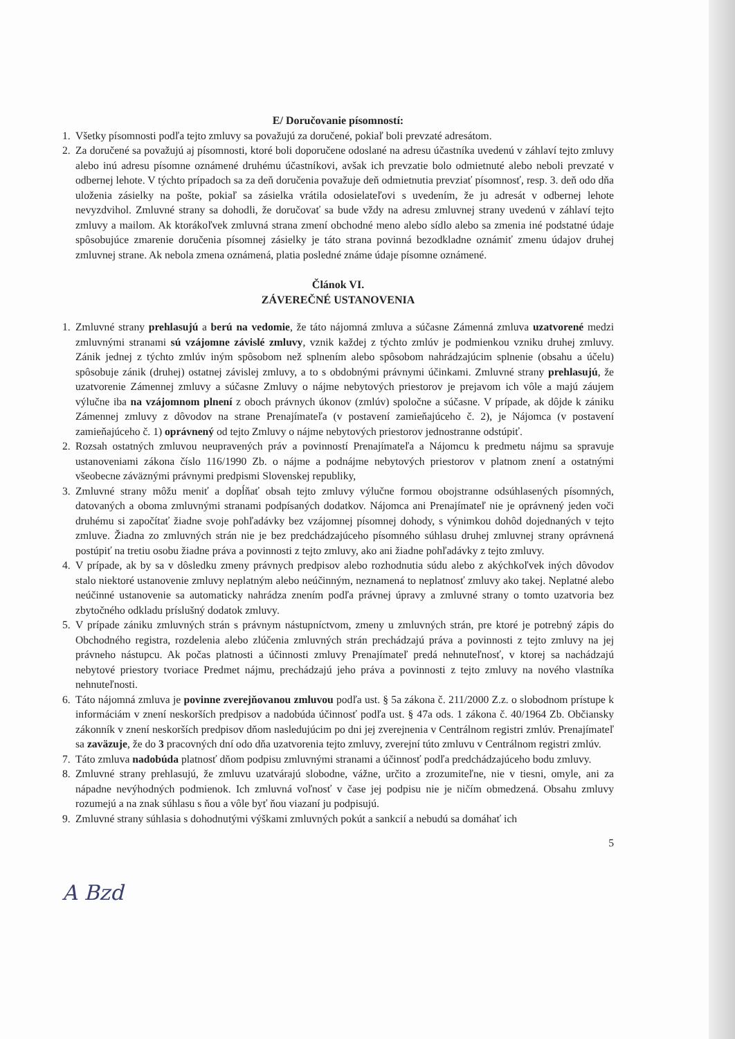E/ Doručovanie písomností:
1. Všetky písomnosti podľa tejto zmluvy sa považujú za doručené, pokiaľ boli prevzaté adresátom.
2. Za doručené sa považujú aj písomnosti, ktoré boli doporučene odoslané na adresu účastníka uvedenú v záhlaví tejto zmluvy alebo inú adresu písomne oznámené druhému účastníkovi, avšak ich prevzatie bolo odmietnuté alebo neboli prevzaté v odbernej lehote. V týchto prípadoch sa za deň doručenia považuje deň odmietnutia prevziať písomnosť, resp. 3. deň odo dňa uloženia zásielky na pošte, pokiaľ sa zásielka vrátila odosielateľovi s uvedením, že ju adresát v odbernej lehote nevyzdvihol. Zmluvné strany sa dohodli, že doručovať sa bude vždy na adresu zmluvnej strany uvedenú v záhlaví tejto zmluvy a mailom. Ak ktorákoľvek zmluvná strana zmení obchodné meno alebo sídlo alebo sa zmenia iné podstatné údaje spôsobujúce zmarenie doručenia písomnej zásielky je táto strana povinná bezodkladne oznámiť zmenu údajov druhej zmluvnej strane. Ak nebola zmena oznámená, platia posledné známe údaje písomne oznámené.
Článok VI.
ZÁVEREČNÉ USTANOVENIA
1. Zmluvné strany prehlasujú a berú na vedomie, že táto nájomná zmluva a súčasne Zámenná zmluva uzatvorené medzi zmluvnými stranami sú vzájomne závislé zmluvy, vznik každej z týchto zmlúv je podmienkou vzniku druhej zmluvy. Zánik jednej z týchto zmlúv iným spôsobom než splnením alebo spôsobom nahrádzajúcim splnenie (obsahu a účelu) spôsobuje zánik (druhej) ostatnej závislej zmluvy, a to s obdobnými právnymi účinkami. Zmluvné strany prehlasujú, že uzatvorenie Zámennej zmluvy a súčasne Zmluvy o nájme nebytových priestorov je prejavom ich vôle a majú záujem výlučne iba na vzájomnom plnení z oboch právnych úkonov (zmlúv) spoločne a súčasne. V prípade, ak dôjde k zániku Zámennej zmluvy z dôvodov na strane Prenajímateľa (v postavení zamieňajúceho č. 2), je Nájomca (v postavení zamieňajúceho č. 1) oprávnený od tejto Zmluvy o nájme nebytových priestorov jednostranne odstúpiť.
2. Rozsah ostatných zmluvou neupravených práv a povinností Prenajímateľa a Nájomcu k predmetu nájmu sa spravuje ustanoveniami zákona číslo 116/1990 Zb. o nájme a podnájme nebytových priestorov v platnom znení a ostatnými všeobecne záväznými právnymi predpismi Slovenskej republiky,
3. Zmluvné strany môžu meniť a dopĺňať obsah tejto zmluvy výlučne formou obojstranne odsúhlasených písomných, datovaných a oboma zmluvnými stranami podpísaných dodatkov. Nájomca ani Prenajímateľ nie je oprávnený jeden voči druhému si započítať žiadne svoje pohľadávky bez vzájomnej písomnej dohody, s výnimkou dohôd dojednaných v tejto zmluve. Žiadna zo zmluvných strán nie je bez predchádzajúceho písomného súhlasu druhej zmluvnej strany oprávnená postúpiť na tretiu osobu žiadne práva a povinnosti z tejto zmluvy, ako ani žiadne pohľadávky z tejto zmluvy.
4. V prípade, ak by sa v dôsledku zmeny právnych predpisov alebo rozhodnutia súdu alebo z akýchkoľvek iných dôvodov stalo niektoré ustanovenie zmluvy neplatným alebo neúčinným, neznamená to neplatnosť zmluvy ako takej. Neplatné alebo neúčinné ustanovenie sa automaticky nahrádza znením podľa právnej úpravy a zmluvné strany o tomto uzatvoria bez zbytočného odkladu príslušný dodatok zmluvy.
5. V prípade zániku zmluvných strán s právnym nástupníctvom, zmeny u zmluvných strán, pre ktoré je potrebný zápis do Obchodného registra, rozdelenia alebo zlúčenia zmluvných strán prechádzajú práva a povinnosti z tejto zmluvy na jej právneho nástupcu. Ak počas platnosti a účinnosti zmluvy Prenajímateľ predá nehnuteľnosť, v ktorej sa nachádzajú nebytové priestory tvoriace Predmet nájmu, prechádzajú jeho práva a povinnosti z tejto zmluvy na nového vlastníka nehnuteľnosti.
6. Táto nájomná zmluva je povinne zverejňovanou zmluvou podľa ust. § 5a zákona č. 211/2000 Z.z. o slobodnom prístupe k informáciám v znení neskorších predpisov a nadobúda účinnosť podľa ust. § 47a ods. 1 zákona č. 40/1964 Zb. Občiansky zákonník v znení neskorších predpisov dňom nasledujúcim po dni jej zverejnenia v Centrálnom registri zmlúv. Prenajímateľ sa zaväzuje, že do 3 pracovných dní odo dňa uzatvorenia tejto zmluvy, zverejní túto zmluvu v Centrálnom registri zmlúv.
7. Táto zmluva nadobúda platnosť dňom podpisu zmluvnými stranami a účinnosť podľa predchádzajúceho bodu zmluvy.
8. Zmluvné strany prehlasujú, že zmluvu uzatvárajú slobodne, vážne, určito a zrozumiteľne, nie v tiesni, omyle, ani za nápadne nevýhodných podmienok. Ich zmluvná voľnosť v čase jej podpisu nie je ničím obmedzená. Obsahu zmluvy rozumejú a na znak súhlasu s ňou a vôle byť ňou viazaní ju podpisujú.
9. Zmluvné strany súhlasia s dohodnutými výškami zmluvných pokút a sankcií a nebudú sa domáhať ich
5
A Bzd